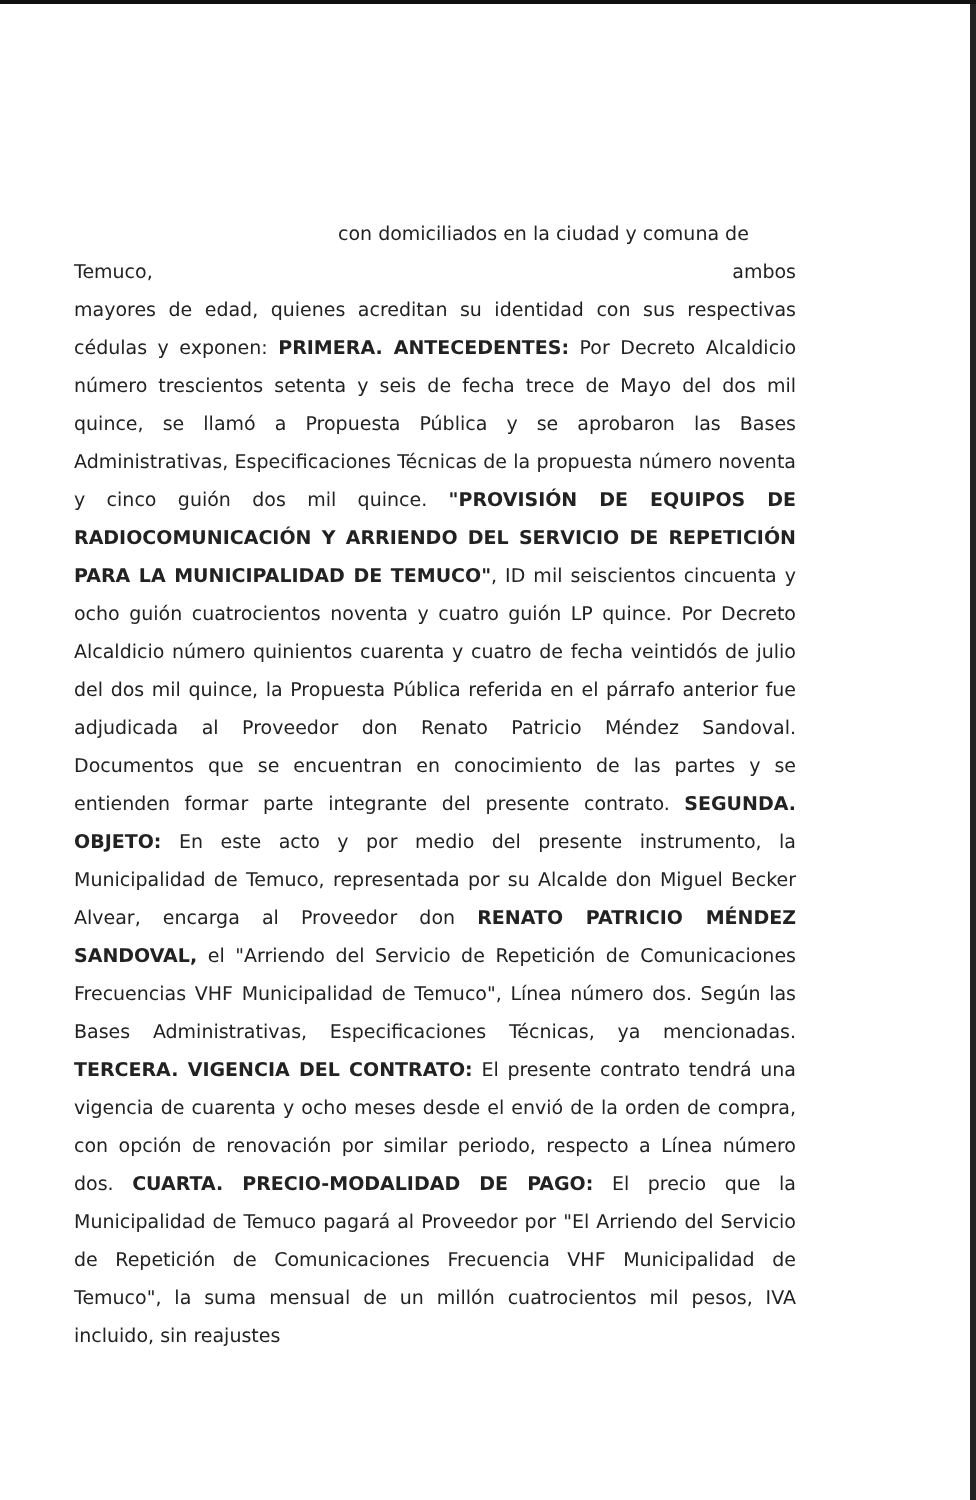con domiciliados en la ciudad y comuna de
Temuco, ambos
mayores de edad, quienes acreditan su identidad con sus respectivas cédulas y exponen: PRIMERA. ANTECEDENTES: Por Decreto Alcaldicio número trescientos setenta y seis de fecha trece de Mayo del dos mil quince, se llamó a Propuesta Pública y se aprobaron las Bases Administrativas, Especificaciones Técnicas de la propuesta número noventa y cinco guión dos mil quince. "PROVISIÓN DE EQUIPOS DE RADIOCOMUNICACIÓN Y ARRIENDO DEL SERVICIO DE REPETICIÓN PARA LA MUNICIPALIDAD DE TEMUCO", ID mil seiscientos cincuenta y ocho guión cuatrocientos noventa y cuatro guión LP quince. Por Decreto Alcaldicio número quinientos cuarenta y cuatro de fecha veintidós de julio del dos mil quince, la Propuesta Pública referida en el párrafo anterior fue adjudicada al Proveedor don Renato Patricio Méndez Sandoval. Documentos que se encuentran en conocimiento de las partes y se entienden formar parte integrante del presente contrato. SEGUNDA. OBJETO: En este acto y por medio del presente instrumento, la Municipalidad de Temuco, representada por su Alcalde don Miguel Becker Alvear, encarga al Proveedor don RENATO PATRICIO MÉNDEZ SANDOVAL, el "Arriendo del Servicio de Repetición de Comunicaciones Frecuencias VHF Municipalidad de Temuco", Línea número dos. Según las Bases Administrativas, Especificaciones Técnicas, ya mencionadas. TERCERA. VIGENCIA DEL CONTRATO: El presente contrato tendrá una vigencia de cuarenta y ocho meses desde el envió de la orden de compra, con opción de renovación por similar periodo, respecto a Línea número dos. CUARTA. PRECIO-MODALIDAD DE PAGO: El precio que la Municipalidad de Temuco pagará al Proveedor por "El Arriendo del Servicio de Repetición de Comunicaciones Frecuencia VHF Municipalidad de Temuco", la suma mensual de un millón cuatrocientos mil pesos, IVA incluido, sin reajustes